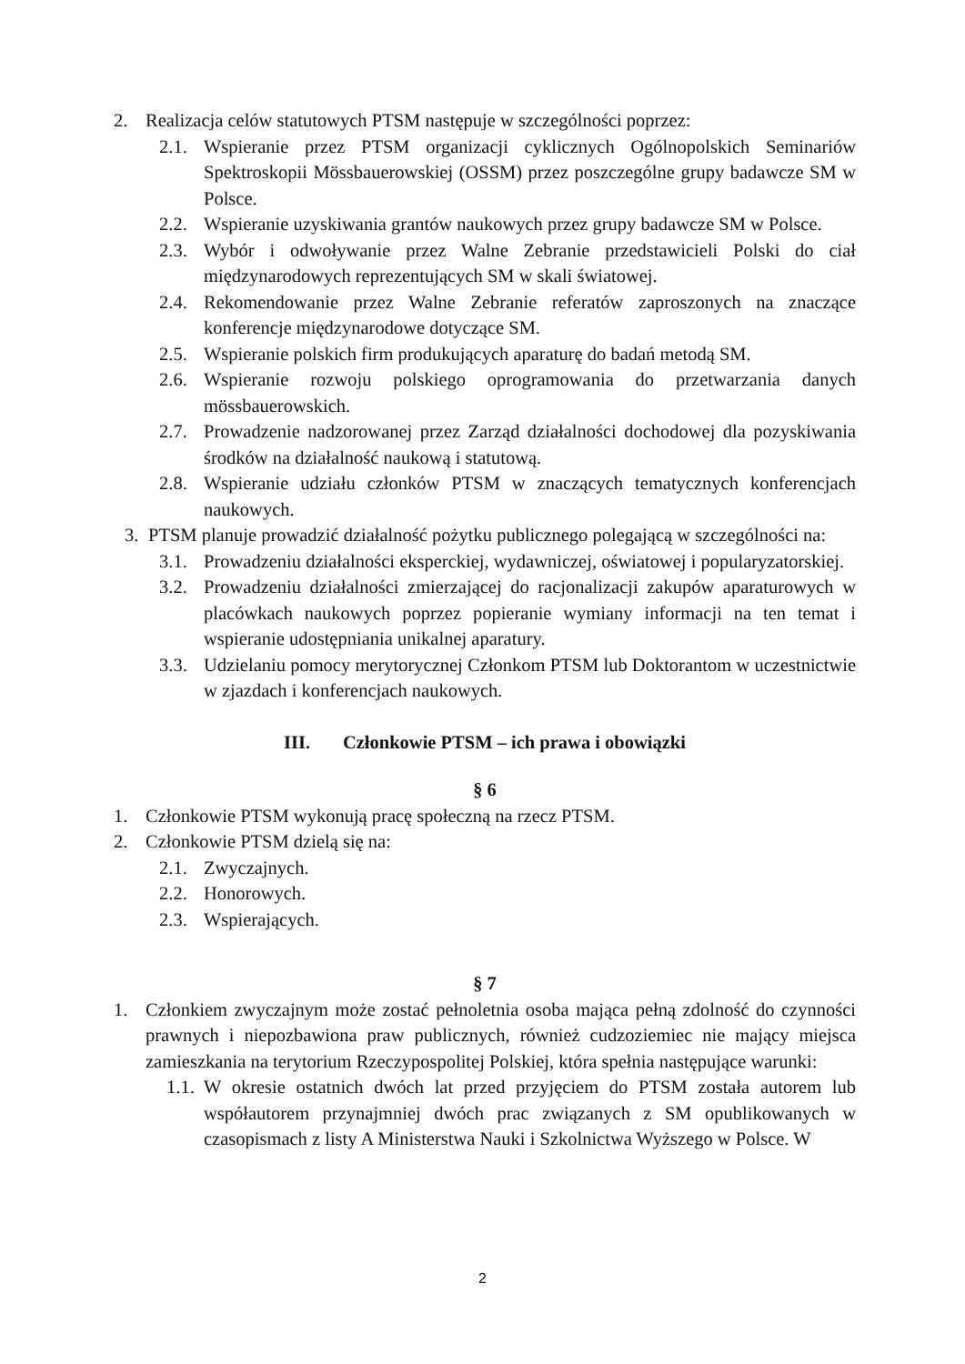2. Realizacja celów statutowych PTSM następuje w szczególności poprzez:
2.1. Wspieranie przez PTSM organizacji cyklicznych Ogólnopolskich Seminariów Spektroskopii Mössbauerowskiej (OSSM) przez poszczególne grupy badawcze SM w Polsce.
2.2. Wspieranie uzyskiwania grantów naukowych przez grupy badawcze SM w Polsce.
2.3. Wybór i odwoływanie przez Walne Zebranie przedstawicieli Polski do ciał międzynarodowych reprezentujących SM w skali światowej.
2.4. Rekomendowanie przez Walne Zebranie referatów zaproszonych na znaczące konferencje międzynarodowe dotyczące SM.
2.5. Wspieranie polskich firm produkujących aparaturę do badań metodą SM.
2.6. Wspieranie rozwoju polskiego oprogramowania do przetwarzania danych mössbauerowskich.
2.7. Prowadzenie nadzorowanej przez Zarząd działalności dochodowej dla pozyskiwania środków na działalność naukową i statutową.
2.8. Wspieranie udziału członków PTSM w znaczących tematycznych konferencjach naukowych.
3. PTSM planuje prowadzić działalność pożytku publicznego polegającą w szczególności na:
3.1. Prowadzeniu działalności eksperckiej, wydawniczej, oświatowej i popularyzatorskiej.
3.2. Prowadzeniu działalności zmierzającej do racjonalizacji zakupów aparaturowych w placówkach naukowych poprzez popieranie wymiany informacji na ten temat i wspieranie udostępniania unikalnej aparatury.
3.3. Udzielaniu pomocy merytorycznej Członkom PTSM lub Doktorantom w uczestnictwie w zjazdach i konferencjach naukowych.
III. Członkowie PTSM – ich prawa i obowiązki
§ 6
1. Członkowie PTSM wykonują pracę społeczną na rzecz PTSM.
2. Członkowie PTSM dzielą się na:
2.1. Zwyczajnych.
2.2. Honorowych.
2.3. Wspierających.
§ 7
1. Członkiem zwyczajnym może zostać pełnoletnia osoba mająca pełną zdolność do czynności prawnych i niepozbawiona praw publicznych, również cudzoziemiec nie mający miejsca zamieszkania na terytorium Rzeczypospolitej Polskiej, która spełnia następujące warunki:
1.1. W okresie ostatnich dwóch lat przed przyjęciem do PTSM została autorem lub współautorem przynajmniej dwóch prac związanych z SM opublikowanych w czasopismach z listy A Ministerstwa Nauki i Szkolnictwa Wyższego w Polsce. W
2